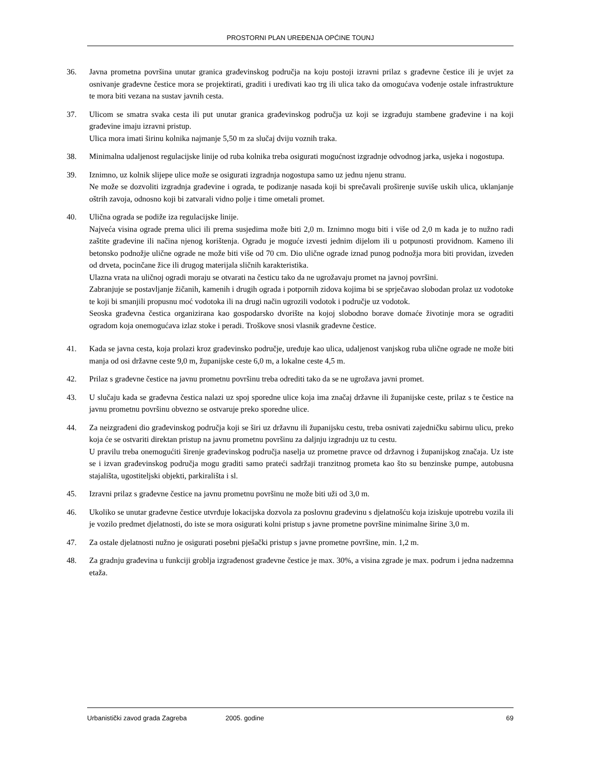PROSTORNI PLAN UREĐENJA OPĆINE TOUNJ
36. Javna prometna površina unutar granica građevinskog područja na koju postoji izravni prilaz s građevne čestice ili je uvjet za osnivanje građevne čestice mora se projektirati, graditi i uređivati kao trg ili ulica tako da omogućava vođenje ostale infrastrukture te mora biti vezana na sustav javnih cesta.
37. Ulicom se smatra svaka cesta ili put unutar granica građevinskog područja uz koji se izgrađuju stambene građevine i na koji građevine imaju izravni pristup.
Ulica mora imati širinu kolnika najmanje 5,50 m za slučaj dviju voznih traka.
38. Minimalna udaljenost regulacijske linije od ruba kolnika treba osigurati mogućnost izgradnje odvodnog jarka, usjeka i nogostupa.
39. Iznimno, uz kolnik slijepe ulice može se osigurati izgradnja nogostupa samo uz jednu njenu stranu.
Ne može se dozvoliti izgradnja građevine i ograda, te podizanje nasada koji bi sprečavali proširenje suviše uskih ulica, uklanjanje oštrih zavoja, odnosno koji bi zatvarali vidno polje i time ometali promet.
40. Ulična ograda se podiže iza regulacijske linije.
Najveća visina ograde prema ulici ili prema susjedima može biti 2,0 m. Iznimno mogu biti i više od 2,0 m kada je to nužno radi zaštite građevine ili načina njenog korištenja. Ogradu je moguće izvesti jednim dijelom ili u potpunosti providnom. Kameno ili betonsko podnožje ulične ograde ne može biti više od 70 cm. Dio ulične ograde iznad punog podnožja mora biti providan, izveden od drveta, pocinčane žice ili drugog materijala sličnih karakteristika.
Ulazna vrata na uličnoj ogradi moraju se otvarati na česticu tako da ne ugrožavaju promet na javnoj površini.
Zabranjuje se postavljanje žičanih, kamenih i drugih ograda i potpornih zidova kojima bi se sprječavao slobodan prolaz uz vodotoke te koji bi smanjili propusnu moć vodotoka ili na drugi način ugrozili vodotok i područje uz vodotok.
Seoska građevna čestica organizirana kao gospodarsko dvorište na kojoj slobodno borave domaće životinje mora se ograditi ogradom koja onemogućava izlaz stoke i peradi. Troškove snosi vlasnik građevne čestice.
41. Kada se javna cesta, koja prolazi kroz građevinsko područje, uređuje kao ulica, udaljenost vanjskog ruba ulične ograde ne može biti manja od osi državne ceste 9,0 m, županijske ceste 6,0 m, a lokalne ceste 4,5 m.
42. Prilaz s građevne čestice na javnu prometnu površinu treba odrediti tako da se ne ugrožava javni promet.
43. U slučaju kada se građevna čestica nalazi uz spoj sporedne ulice koja ima značaj državne ili županijske ceste, prilaz s te čestice na javnu prometnu površinu obvezno se ostvaruje preko sporedne ulice.
44. Za neizgrađeni dio građevinskog područja koji se širi uz državnu ili županijsku cestu, treba osnivati zajedničku sabirnu ulicu, preko koja će se ostvariti direktan pristup na javnu prometnu površinu za daljnju izgradnju uz tu cestu.
U pravilu treba onemogućiti širenje građevinskog područja naselja uz prometne pravce od državnog i županijskog značaja. Uz iste se i izvan građevinskog područja mogu graditi samo prateći sadržaji tranzitnog prometa kao što su benzinske pumpe, autobusna stajališta, ugostiteljski objekti, parkirališta i sl.
45. Izravni prilaz s građevne čestice na javnu prometnu površinu ne može biti uži od 3,0 m.
46. Ukoliko se unutar građevne čestice utvrđuje lokacijska dozvola za poslovnu građevinu s djelatnošću koja iziskuje upotrebu vozila ili je vozilo predmet djelatnosti, do iste se mora osigurati kolni pristup s javne prometne površine minimalne širine 3,0 m.
47. Za ostale djelatnosti nužno je osigurati posebni pješački pristup s javne prometne površine, min. 1,2 m.
48. Za gradnju građevina u funkciji groblja izgrađenost građevne čestice je max. 30%, a visina zgrade je max. podrum i jedna nadzemna etaža.
Urbanistički zavod grada Zagreba 2005. godine 69